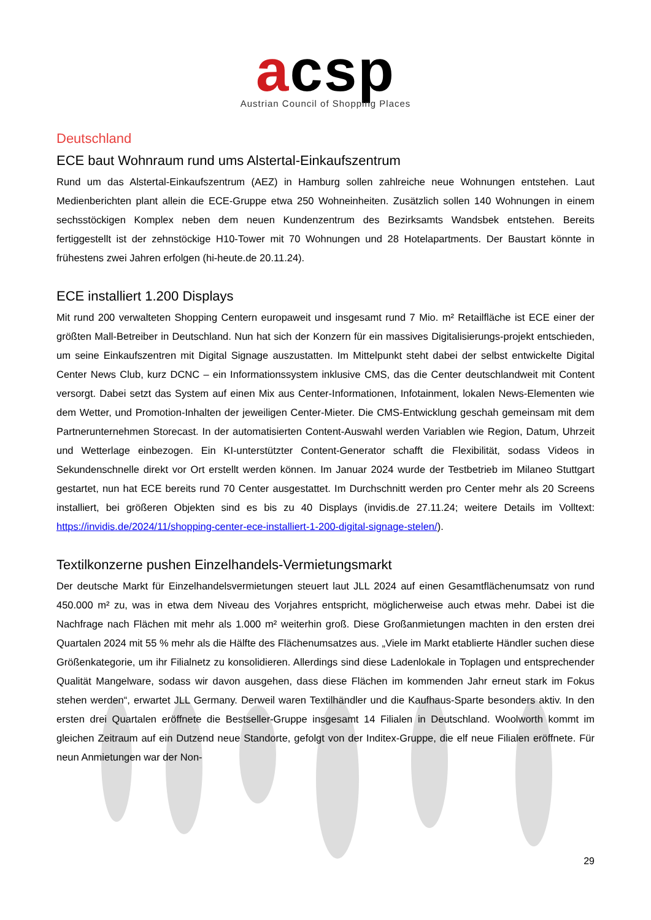acsp
Austrian Council of Shopping Places
Deutschland
ECE baut Wohnraum rund ums Alstertal-Einkaufszentrum
Rund um das Alstertal-Einkaufszentrum (AEZ) in Hamburg sollen zahlreiche neue Wohnungen entstehen. Laut Medienberichten plant allein die ECE-Gruppe etwa 250 Wohneinheiten. Zusätzlich sollen 140 Wohnungen in einem sechsstöckigen Komplex neben dem neuen Kundenzentrum des Bezirksamts Wandsbek entstehen. Bereits fertiggestellt ist der zehnstöckige H10-Tower mit 70 Wohnungen und 28 Hotelapartments. Der Baustart könnte in frühestens zwei Jahren erfolgen (hi-heute.de 20.11.24).
ECE installiert 1.200 Displays
Mit rund 200 verwalteten Shopping Centern europaweit und insgesamt rund 7 Mio. m² Retailfläche ist ECE einer der größten Mall-Betreiber in Deutschland. Nun hat sich der Konzern für ein massives Digitalisierungs-projekt entschieden, um seine Einkaufszentren mit Digital Signage auszustatten. Im Mittelpunkt steht dabei der selbst entwickelte Digital Center News Club, kurz DCNC – ein Informationssystem inklusive CMS, das die Center deutschlandweit mit Content versorgt. Dabei setzt das System auf einen Mix aus Center-Informationen, Infotainment, lokalen News-Elementen wie dem Wetter, und Promotion-Inhalten der jeweiligen Center-Mieter. Die CMS-Entwicklung geschah gemeinsam mit dem Partnerunternehmen Storecast. In der automatisierten Content-Auswahl werden Variablen wie Region, Datum, Uhrzeit und Wetterlage einbezogen. Ein KI-unterstützter Content-Generator schafft die Flexibilität, sodass Videos in Sekundenschnelle direkt vor Ort erstellt werden können. Im Januar 2024 wurde der Testbetrieb im Milaneo Stuttgart gestartet, nun hat ECE bereits rund 70 Center ausgestattet. Im Durchschnitt werden pro Center mehr als 20 Screens installiert, bei größeren Objekten sind es bis zu 40 Displays (invidis.de 27.11.24; weitere Details im Volltext: https://invidis.de/2024/11/shopping-center-ece-installiert-1-200-digital-signage-stelen/).
Textilkonzerne pushen Einzelhandels-Vermietungsmarkt
Der deutsche Markt für Einzelhandelsvermietungen steuert laut JLL 2024 auf einen Gesamtflächenumsatz von rund 450.000 m² zu, was in etwa dem Niveau des Vorjahres entspricht, möglicherweise auch etwas mehr. Dabei ist die Nachfrage nach Flächen mit mehr als 1.000 m² weiterhin groß. Diese Großanmietungen machten in den ersten drei Quartalen 2024 mit 55 % mehr als die Hälfte des Flächenumsatzes aus. „Viele im Markt etablierte Händler suchen diese Größenkategorie, um ihr Filialnetz zu konsolidieren. Allerdings sind diese Ladenlokale in Toplagen und entsprechender Qualität Mangelware, sodass wir davon ausgehen, dass diese Flächen im kommenden Jahr erneut stark im Fokus stehen werden“, erwartet JLL Germany. Derweil waren Textilhändler und die Kaufhaus-Sparte besonders aktiv. In den ersten drei Quartalen eröffnete die Bestseller-Gruppe insgesamt 14 Filialen in Deutschland. Woolworth kommt im gleichen Zeitraum auf ein Dutzend neue Standorte, gefolgt von der Inditex-Gruppe, die elf neue Filialen eröffnete. Für neun Anmietungen war der Non-
29